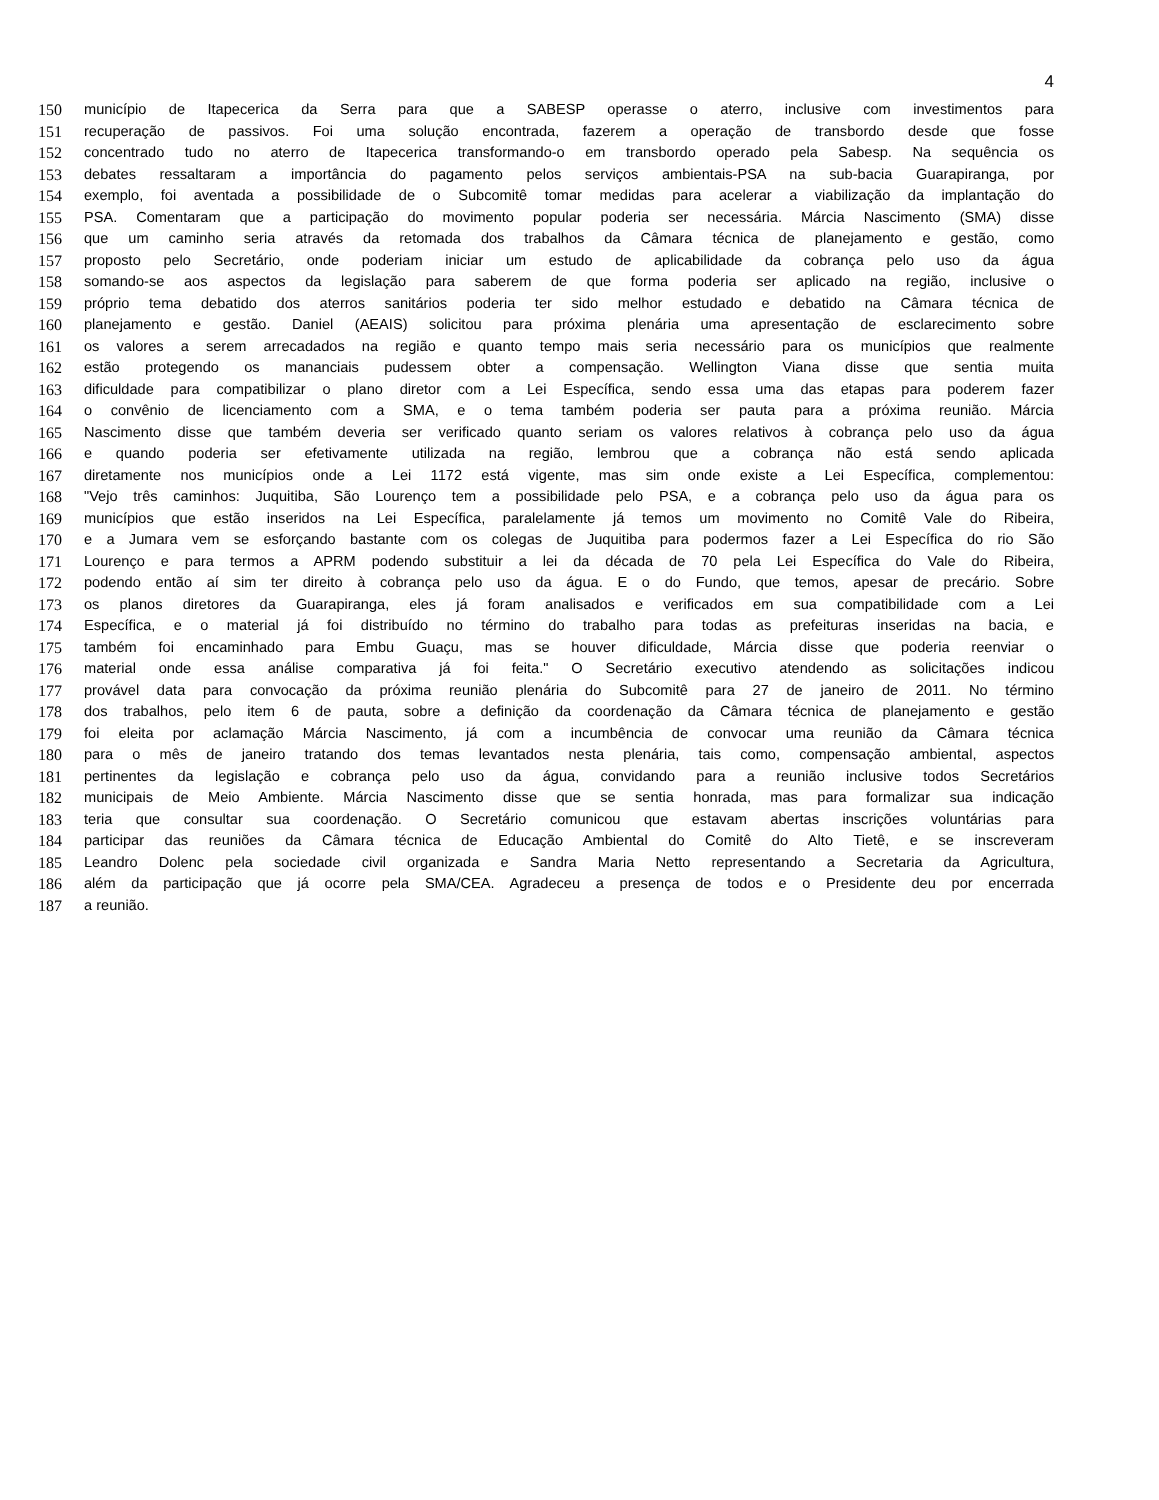4
150 município de Itapecerica da Serra para que a SABESP operasse o aterro, inclusive com investimentos para
151 recuperação de passivos. Foi uma solução encontrada, fazerem a operação de transbordo desde que fosse
152 concentrado tudo no aterro de Itapecerica transformando-o em transbordo operado pela Sabesp. Na sequência os
153 debates ressaltaram a importância do pagamento pelos serviços ambientais-PSA na sub-bacia Guarapiranga, por
154 exemplo, foi aventada a possibilidade de o Subcomitê tomar medidas para acelerar a viabilização da implantação do
155 PSA. Comentaram que a participação do movimento popular poderia ser necessária. Márcia Nascimento (SMA) disse
156 que um caminho seria através da retomada dos trabalhos da Câmara técnica de planejamento e gestão, como
157 proposto pelo Secretário, onde poderiam iniciar um estudo de aplicabilidade da cobrança pelo uso da água
158 somando-se aos aspectos da legislação para saberem de que forma poderia ser aplicado na região, inclusive o
159 próprio tema debatido dos aterros sanitários poderia ter sido melhor estudado e debatido na Câmara técnica de
160 planejamento e gestão. Daniel (AEAIS) solicitou para próxima plenária uma apresentação de esclarecimento sobre
161 os valores a serem arrecadados na região e quanto tempo mais seria necessário para os municípios que realmente
162 estão protegendo os mananciais pudessem obter a compensação. Wellington Viana disse que sentia muita
163 dificuldade para compatibilizar o plano diretor com a Lei Específica, sendo essa uma das etapas para poderem fazer
164 o convênio de licenciamento com a SMA, e o tema também poderia ser pauta para a próxima reunião. Márcia
165 Nascimento disse que também deveria ser verificado quanto seriam os valores relativos à cobrança pelo uso da água
166 e quando poderia ser efetivamente utilizada na região, lembrou que a cobrança não está sendo aplicada
167 diretamente nos municípios onde a Lei 1172 está vigente, mas sim onde existe a Lei Específica, complementou:
168 "Vejo três caminhos: Juquitiba, São Lourenço tem a possibilidade pelo PSA, e a cobrança pelo uso da água para os
169 municípios que estão inseridos na Lei Específica, paralelamente já temos um movimento no Comitê Vale do Ribeira,
170 e a Jumara vem se esforçando bastante com os colegas de Juquitiba para podermos fazer a Lei Específica do rio São
171 Lourenço e para termos a APRM podendo substituir a lei da década de 70 pela Lei Específica do Vale do Ribeira,
172 podendo então aí sim ter direito à cobrança pelo uso da água. E o do Fundo, que temos, apesar de precário. Sobre
173 os planos diretores da Guarapiranga, eles já foram analisados e verificados em sua compatibilidade com a Lei
174 Específica, e o material já foi distribuído no término do trabalho para todas as prefeituras inseridas na bacia, e
175 também foi encaminhado para Embu Guaçu, mas se houver dificuldade, Márcia disse que poderia reenviar o
176 material onde essa análise comparativa já foi feita." O Secretário executivo atendendo as solicitações indicou
177 provável data para convocação da próxima reunião plenária do Subcomitê para 27 de janeiro de 2011. No término
178 dos trabalhos, pelo item 6 de pauta, sobre a definição da coordenação da Câmara técnica de planejamento e gestão
179 foi eleita por aclamação Márcia Nascimento, já com a incumbência de convocar uma reunião da Câmara técnica
180 para o mês de janeiro tratando dos temas levantados nesta plenária, tais como, compensação ambiental, aspectos
181 pertinentes da legislação e cobrança pelo uso da água, convidando para a reunião inclusive todos Secretários
182 municipais de Meio Ambiente. Márcia Nascimento disse que se sentia honrada, mas para formalizar sua indicação
183 teria que consultar sua coordenação. O Secretário comunicou que estavam abertas inscrições voluntárias para
184 participar das reuniões da Câmara técnica de Educação Ambiental do Comitê do Alto Tietê, e se inscreveram
185 Leandro Dolenc pela sociedade civil organizada e Sandra Maria Netto representando a Secretaria da Agricultura,
186 além da participação que já ocorre pela SMA/CEA. Agradeceu a presença de todos e o Presidente deu por encerrada
187 a reunião.